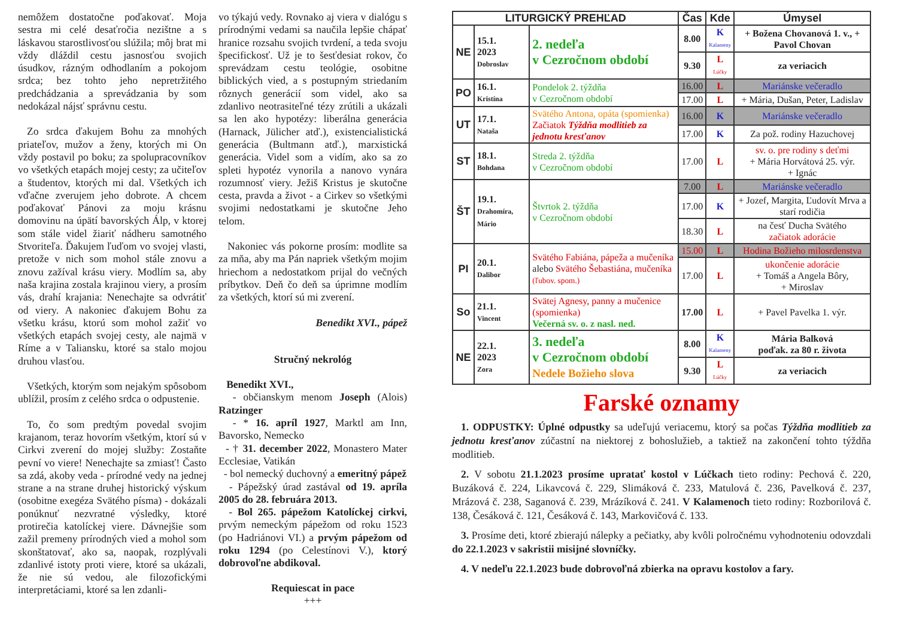nemôžem dostatočne poďakovať. Moja sestra mi celé desaťročia nezištne a s láskavou starostlivosťou slúžila; môj brat mi vždy dláždil cestu jasnosťou svojich úsudkov, rázným odhodlaním a pokojom srdca; bez tohto jeho nepretržitého predchádzania a sprevádzania by som nedokázal nájsť správnu cestu.
Zo srdca ďakujem Bohu za mnohých priateľov, mužov a ženy, ktorých mi On vždy postavil po boku; za spolupracovníkov vo všetkých etapách mojej cesty; za učiteľov a študentov, ktorých mi dal. Všetkých ich vďačne zverujem jeho dobrote. A chcem poďakovať Pánovi za moju krásnu domovinu na úpätí bavorských Álp, v ktorej som stále videl žiariť nádheru samotného Stvoriteľa. Ďakujem ľuďom vo svojej vlasti, pretože v nich som mohol stále znovu a znovu zažíval krásu viery. Modlím sa, aby naša krajina zostala krajinou viery, a prosím vás, drahí krajania: Nenechajte sa odvrátiť od viery. A nakoniec ďakujem Bohu za všetku krásu, ktorú som mohol zažiť vo všetkých etapách svojej cesty, ale najmä v Ríme a v Taliansku, ktoré sa stalo mojou druhou vlasťou.
Všetkých, ktorým som nejakým spôsobom ublížil, prosím z celého srdca o odpustenie.
To, čo som predtým povedal svojim krajanom, teraz hovorím všetkým, ktorí sú v Cirkvi zverení do mojej služby: Zostaňte pevní vo viere! Nenechajte sa zmiasť! Často sa zdá, akoby veda - prírodné vedy na jednej strane a na strane druhej historický výskum (osobitne exegéza Svätého písma) - dokázali ponúknuť nezvratné výsledky, ktoré protirečia katolíckej viere. Dávnejšie som zažil premeny prírodných vied a mohol som skonštatovať, ako sa, naopak, rozplývali zdanlivé istoty proti viere, ktoré sa ukázali, že nie sú vedou, ale filozofickými interpretáciami, ktoré sa len zdanli-
vo týkajú vedy. Rovnako aj viera v dialógu s prírodnými vedami sa naučila lepšie chápať hranice rozsahu svojich tvrdení, a teda svoju špecifickosť. Už je to šesťdesiat rokov, čo sprevádzam cestu teológie, osobitne biblických vied, a s postupným striedaním rôznych generácií som videl, ako sa zdanlivo neotrasiteľné tézy zrútili a ukázali sa len ako hypotézy: liberálna generácia (Harnack, Jülicher atď.), existencialistická generácia (Bultmann atď.), marxistická generácia. Videl som a vidím, ako sa zo spleti hypotéz vynorila a nanovo vynára rozumnosť viery. Ježiš Kristus je skutočne cesta, pravda a život - a Cirkev so všetkými svojimi nedostatkami je skutočne Jeho telom.
Nakoniec vás pokorne prosím: modlite sa za mňa, aby ma Pán napriek všetkým mojim hriechom a nedostatkom prijal do večných príbytkov. Deň čo deň sa úprimne modlím za všetkých, ktorí sú mi zverení.
Benedikt XVI., pápež
Stručný nekrológ
Benedikt XVI.,
- občianskym menom Joseph (Alois) Ratzinger
- * 16. apríl 1927, Marktl am Inn, Bavorsko, Nemecko
- † 31. december 2022, Monastero Mater Ecclesiae, Vatikán
- bol nemecký duchovný a emeritný pápež
- Pápežský úrad zastával od 19. apríla 2005 do 28. februára 2013.
- Bol 265. pápežom Katolíckej cirkvi, prvým nemeckým pápežom od roku 1523 (po Hadriánovi VI.) a prvým pápežom od roku 1294 (po Celestínovi V.), ktorý dobrovoľne abdikoval.
Requiescat in pace
+++
| LITURGICKÝ PREHĽAD | | | Čas | Kde | Úmysel |
| --- | --- | --- | --- | --- | --- |
| NE | 15.1. 2023 Dobroslav | 2. nedeľa v Cezročnom období | 8.00 | K Kalameny | + Božena Chovanová 1. v., + Pavol Chovan |
| | | | 9.30 | L Lúčky | za veriacich |
| PO | 16.1. Kristína | Pondelok 2. týždňa v Cezročnom období | 16.00 | L | Mariánske večeradlo |
| | | | 17.00 | L | + Mária, Dušan, Peter, Ladislav |
| UT | 17.1. Nataša | Svätého Antona, opáta (spomienka) Začiatok Týždňa modlitieb za jednotu kresťanov | 16.00 | K | Mariánske večeradlo |
| | | | 17.00 | K | Za pož. rodiny Hazuchovej |
| ST | 18.1. Bohdana | Streda 2. týždňa v Cezročnom období | 17.00 | L | sv. o. pre rodiny s deťmi + Mária Horvátová 25. výr. + Ignác |
| ŠT | 19.1. Drahomíra, Mário | Štvrtok 2. týždňa v Cezročnom období | 7.00 | L | Mariánske večeradlo |
| | | | 17.00 | K | + Jozef, Margita, Ľudovít Mrva a starí rodičia |
| | | | 18.30 | L | na česť Ducha Svätého začiatok adorácie |
| PI | 20.1. Dalibor | Svätého Fabiána, pápeža a mučeníka alebo Svätého Šebastiána, mučeníka (ľubov. spom.) | 15.00 | L | Hodina Božieho milosrdenstva |
| | | | 17.00 | L | ukončenie adorácie + Tomáš a Angela Bôry, + Miroslav |
| So | 21.1. Vincent | Svätej Agnesy, panny a mučenice (spomienka) Večerná sv. o. z nasl. ned. | 17.00 | L | + Pavel Pavelka 1. výr. |
| NE | 22.1. 2023 Zora | 3. nedeľa v Cezročnom období Nedele Božieho slova | 8.00 | K Kalameny | Mária Balková poďak. za 80 r. života |
| | | | 9.30 | L Lúčky | za veriacich |
Farské oznamy
1. ODPUSTKY: Úplné odpustky sa udeľujú veriacemu, ktorý sa počas Týždňa modlitieb za jednotu kresťanov zúčastní na niektorej z bohoslužieb, a taktiež na zakončení tohto týždňa modlitieb.
2. V sobotu 21.1.2023 prosíme upratať kostol v Lúčkach tieto rodiny: Pechová č. 220, Buzáková č. 224, Likavcová č. 229, Slimáková č. 233, Matulová č. 236, Pavelková č. 237, Mrázová č. 238, Saganová č. 239, Mrázíková č. 241. V Kalamenoch tieto rodiny: Rozborilová č. 138, Česáková č. 121, Česáková č. 143, Markovičová č. 133.
3. Prosíme deti, ktoré zbierajú nálepky a pečiatky, aby kvôli polročnému vyhodnoteniu odovzdali do 22.1.2023 v sakristii misijné slovníčky.
4. V nedeľu 22.1.2023 bude dobrovoľná zbierka na opravu kostolov a fary.